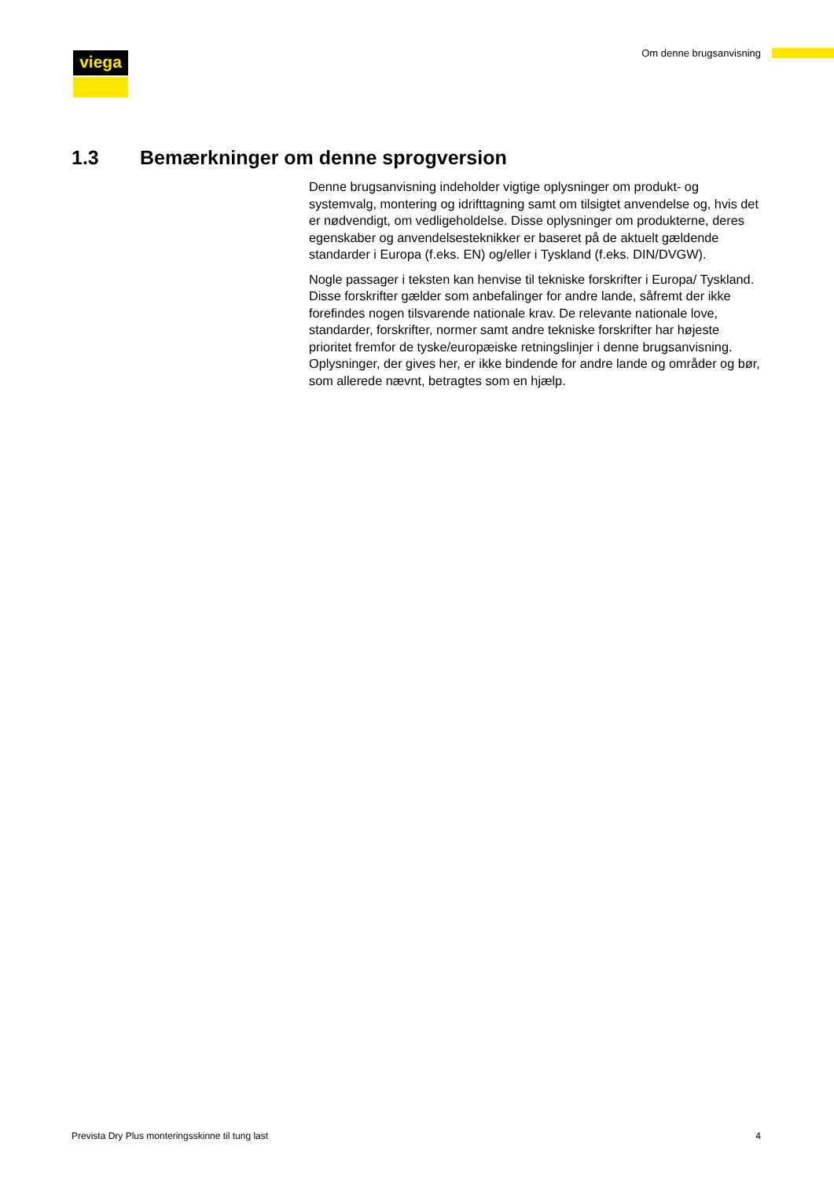viega Om denne brugsanvisning
1.3 Bemærkninger om denne sprogversion
Denne brugsanvisning indeholder vigtige oplysninger om produkt- og systemvalg, montering og idrifttagning samt om tilsigtet anvendelse og, hvis det er nødvendigt, om vedligeholdelse. Disse oplysninger om produkterne, deres egenskaber og anvendelsesteknikker er baseret på de aktuelt gældende standarder i Europa (f.eks. EN) og/eller i Tyskland (f.eks. DIN/DVGW).
Nogle passager i teksten kan henvise til tekniske forskrifter i Europa/ Tyskland. Disse forskrifter gælder som anbefalinger for andre lande, såfremt der ikke forefindes nogen tilsvarende nationale krav. De relevante nationale love, standarder, forskrifter, normer samt andre tekniske forskrifter har højeste prioritet fremfor de tyske/europæiske retningslinjer i denne brugsanvisning. Oplysninger, der gives her, er ikke bindende for andre lande og områder og bør, som allerede nævnt, betragtes som en hjælp.
Prevista Dry Plus monteringsskinne til tung last 4